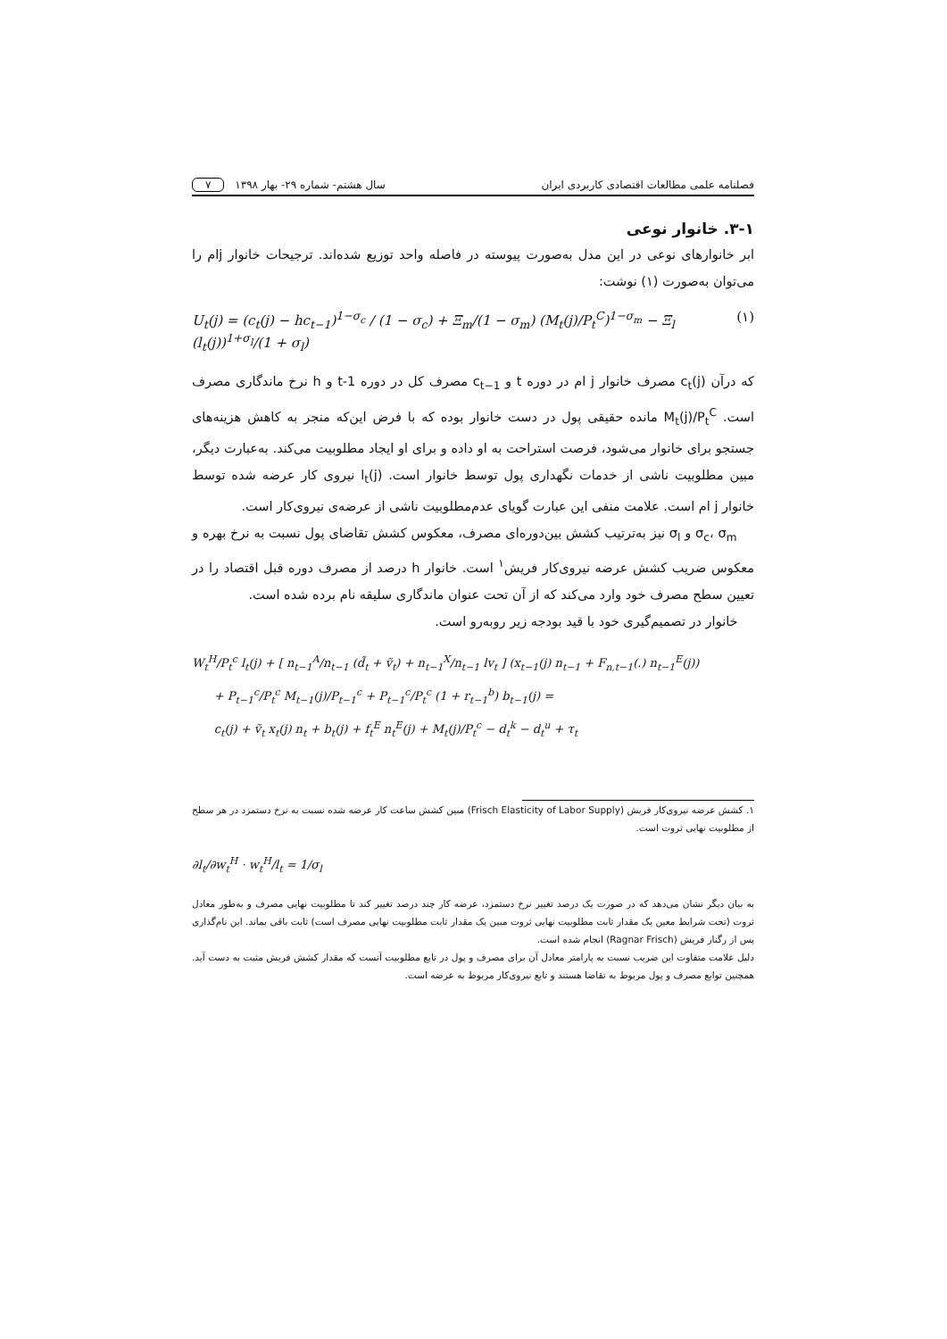فصلنامه علمی مطالعات اقتصادی کاربردی ایران سال هشتم- شماره ۲۹- بهار ۱۳۹۸ ۷
۳-۱. خانوار نوعی
ابر خانوارهای نوعی در این مدل به‌صورت پیوسته در فاصله واحد توزیع شده‌اند. ترجیحات خانوار jام را می‌توان به‌صورت (۱) نوشت:
U<sub>t</sub>(j) = (c<sub>t</sub>(j) − hc<sub>t−1</sub>)<sup>1−σ<sub>c</sub></sup> / (1 − σ<sub>c</sub>) + Ξ<sub>m</sub>/(1 − σ<sub>m</sub>) (M<sub>t</sub>(j)/P<sub>t</sub><sup>C</sup>)<sup>1−σ<sub>m</sub></sup> − Ξ<sub>l</sub> (l<sub>t</sub>(j))<sup>1+σ<sub>l</sub></sup>/(1 + σ<sub>l</sub>) (۱)
که درآن c<sub>t</sub>(j) مصرف خانوار j ام در دوره t و c<sub>t−1</sub> مصرف کل در دوره t-1 و h نرخ ماندگاری مصرف است. M<sub>t</sub>(j)/P<sub>t</sub><sup>C</sup> مانده حقیقی پول در دست خانوار بوده که با فرض این‌که منجر به کاهش هزینه‌های جستجو برای خانوار می‌شود، فرصت استراحت به او داده و برای او ایجاد مطلوبیت می‌کند. به‌عبارت دیگر، مبین مطلوبیت ناشی از خدمات نگهداری پول توسط خانوار است. l<sub>t</sub>(j) نیروی کار عرضه شده توسط خانوار j ام است. علامت منفی این عبارت گویای عدم‌مطلوبیت ناشی از عرضه‌ی نیروی‌کار است.
σ<sub>c</sub>، σ<sub>m</sub> و σ<sub>l</sub> نیز به‌ترتیب کشش بین‌دوره‌ای مصرف، معکوس کشش تقاضای پول نسبت به نرخ بهره و معکوس ضریب کشش عرضه نیروی‌کار فریش<sup>۱</sup> است. خانوار h درصد از مصرف دوره قبل اقتصاد را در تعیین سطح مصرف خود وارد می‌کند که از آن تحت عنوان ماندگاری سلیقه نام برده شده است.
خانوار در تصمیم‌گیری خود با قید بودجه زیر روبه‌رو است.
W<sub>t</sub><sup>H</sup>/P<sub>t</sub><sup>c</sup> l<sub>t</sub>(j) + [ n<sub>t−1</sub><sup>A</sup>/n<sub>t−1</sub> (d̃<sub>t</sub> + ṽ<sub>t</sub>) + n<sub>t−1</sub><sup>X</sup>/n<sub>t−1</sub> lv<sub>t</sub> ] (x<sub>t−1</sub>(j) n<sub>t−1</sub> + F<sub>n,t−1</sub>(.) n<sub>t−1</sub><sup>E</sup>(j))
+ P<sub>t−1</sub><sup>c</sup>/P<sub>t</sub><sup>c</sup> M<sub>t−1</sub>(j)/P<sub>t−1</sub><sup>c</sup> + P<sub>t−1</sub><sup>c</sup>/P<sub>t</sub><sup>c</sup> (1 + r<sub>t−1</sub><sup>b</sup>) b<sub>t−1</sub>(j) =
c<sub>t</sub>(j) + ṽ<sub>t</sub> x<sub>t</sub>(j) n<sub>t</sub> + b<sub>t</sub>(j) + f<sub>t</sub><sup>E</sup> n<sub>t</sub><sup>E</sup>(j) + M<sub>t</sub>(j)/P<sub>t</sub><sup>c</sup> − d<sub>t</sub><sup>k</sup> − d<sub>t</sub><sup>u</sup> + τ<sub>t</sub>
۱. کشش عرضه نیروی‌کار فریش (Frisch Elasticity of Labor Supply) مبین کشش ساعت کار عرضه شده نسبت به نرخ دستمزد در هر سطح از مطلوبیت نهایی ثروت است.
∂l<sub>t</sub>/∂w<sub>t</sub><sup>H</sup> · w<sub>t</sub><sup>H</sup>/l<sub>t</sub> = 1/σ<sub>l</sub>
به بیان دیگر نشان می‌دهد که در صورت یک درصد تغییر نرخ دستمزد، عرضه کار چند درصد تغییر کند تا مطلوبیت نهایی مصرف و به‌طور معادل ثروت (تحت شرایط معین یک مقدار ثابت مطلوبیت نهایی ثروت مبین یک مقدار ثابت مطلوبیت نهایی مصرف است) ثابت باقی بماند. این نام‌گذاری پس از رگنار فریش (Ragnar Frisch) انجام شده است.
دلیل علامت متفاوت این ضریب نسبت به پارامتر معادل آن برای مصرف و پول در تابع مطلوبیت آنست که مقدار کشش فریش مثبت به دست آید. همچنین توابع مصرف و پول مربوط به تقاضا هستند و تابع نیروی‌کار مربوط به عرضه است.